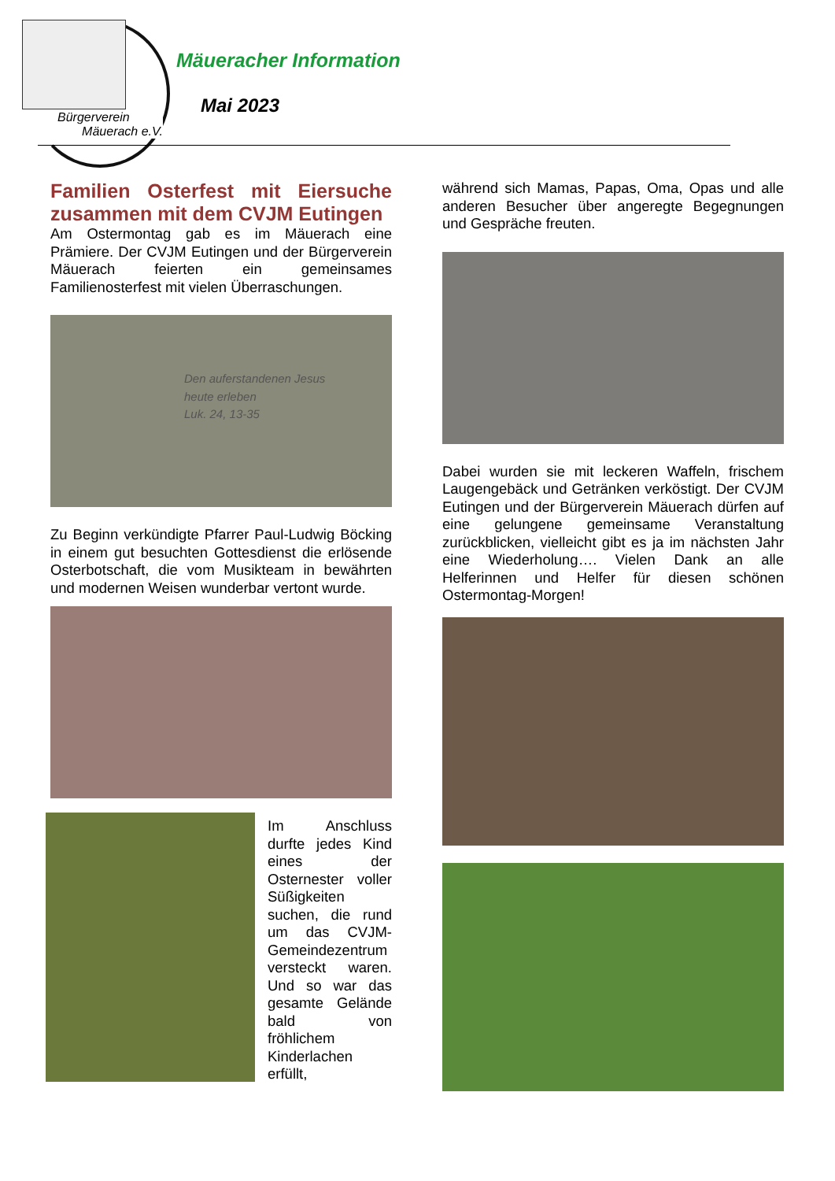Bürgerverein
Mäuerach e.V.
Mäueracher Information
Mai 2023
Familien Osterfest mit Eiersuche zusammen mit dem CVJM Eutingen
Am Ostermontag gab es im Mäuerach eine Prämiere. Der CVJM Eutingen und der Bürgerverein Mäuerach feierten ein gemeinsames Familienosterfest mit vielen Überraschungen.
Den auferstandenen Jesus
heute erleben
Luk. 24, 13-35
Zu Beginn verkündigte Pfarrer Paul-Ludwig Böcking in einem gut besuchten Gottesdienst die erlösende Osterbotschaft, die vom Musikteam in bewährten und modernen Weisen wunderbar vertont wurde.
Im Anschluss durfte jedes Kind eines der Osternester voller Süßigkeiten suchen, die rund um das CVJM-Gemeindezentrum versteckt waren. Und so war das gesamte Gelände bald von fröhlichem Kinderlachen erfüllt,
während sich Mamas, Papas, Oma, Opas und alle anderen Besucher über angeregte Begegnungen und Gespräche freuten.
Dabei wurden sie mit leckeren Waffeln, frischem Laugengebäck und Getränken verköstigt. Der CVJM Eutingen und der Bürgerverein Mäuerach dürfen auf eine gelungene gemeinsame Veranstaltung zurückblicken, vielleicht gibt es ja im nächsten Jahr eine Wiederholung…. Vielen Dank an alle Helferinnen und Helfer für diesen schönen Ostermontag-Morgen!